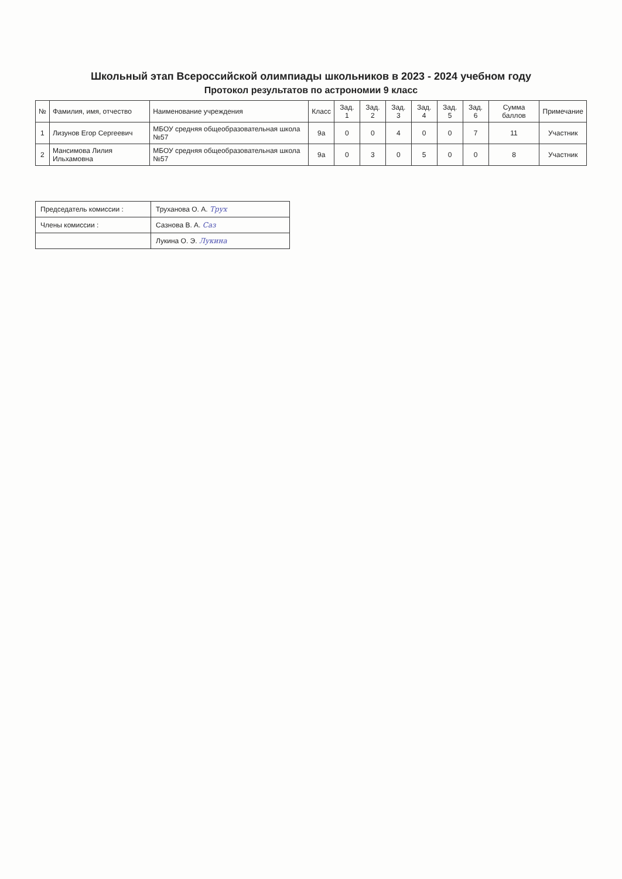Школьный этап Всероссийской олимпиады школьников в 2023 - 2024 учебном году
Протокол результатов по астрономии 9 класс
| № | Фамилия, имя, отчество | Наименование учреждения | Класс | Зад. 1 | Зад. 2 | Зад. 3 | Зад. 4 | Зад. 5 | Зад. 6 | Сумма баллов | Примечание |
| --- | --- | --- | --- | --- | --- | --- | --- | --- | --- | --- | --- |
| 1 | Лизунов Егор Сергеевич | МБОУ средняя общеобразовательная школа №57 | 9а | 0 | 0 | 4 | 0 | 0 | 7 | 11 | Участник |
| 2 | Мансимова Лилия Ильхамовна | МБОУ средняя общеобразовательная школа №57 | 9а | 0 | 3 | 0 | 5 | 0 | 0 | 8 | Участник |
| Председатель комиссии : | Труханова О. А. Трух |
| Члены комиссии : | Сазнова В. А. Саз |
| | Лукина О. Э. Лукина |